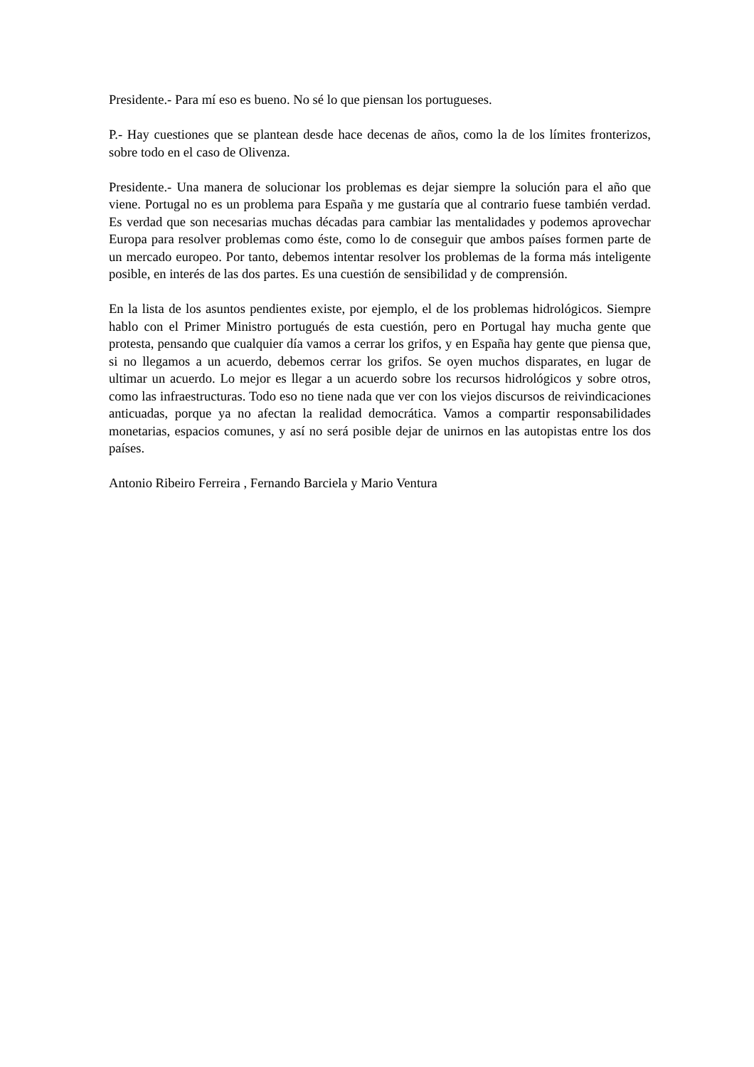Presidente.- Para mí eso es bueno. No sé lo que piensan los portugueses.
P.- Hay cuestiones que se plantean desde hace decenas de años, como la de los límites fronterizos, sobre todo en el caso de Olivenza.
Presidente.- Una manera de solucionar los problemas es dejar siempre la solución para el año que viene. Portugal no es un problema para España y me gustaría que al contrario fuese también verdad. Es verdad que son necesarias muchas décadas para cambiar las mentalidades y podemos aprovechar Europa para resolver problemas como éste, como lo de conseguir que ambos países formen parte de un mercado europeo. Por tanto, debemos intentar resolver los problemas de la forma más inteligente posible, en interés de las dos partes. Es una cuestión de sensibilidad y de comprensión.
En la lista de los asuntos pendientes existe, por ejemplo, el de los problemas hidrológicos. Siempre hablo con el Primer Ministro portugués de esta cuestión, pero en Portugal hay mucha gente que protesta, pensando que cualquier día vamos a cerrar los grifos, y en España hay gente que piensa que, si no llegamos a un acuerdo, debemos cerrar los grifos. Se oyen muchos disparates, en lugar de ultimar un acuerdo. Lo mejor es llegar a un acuerdo sobre los recursos hidrológicos y sobre otros, como las infraestructuras. Todo eso no tiene nada que ver con los viejos discursos de reivindicaciones anticuadas, porque ya no afectan la realidad democrática. Vamos a compartir responsabilidades monetarias, espacios comunes, y así no será posible dejar de unirnos en las autopistas entre los dos países.
Antonio Ribeiro Ferreira , Fernando Barciela y Mario Ventura